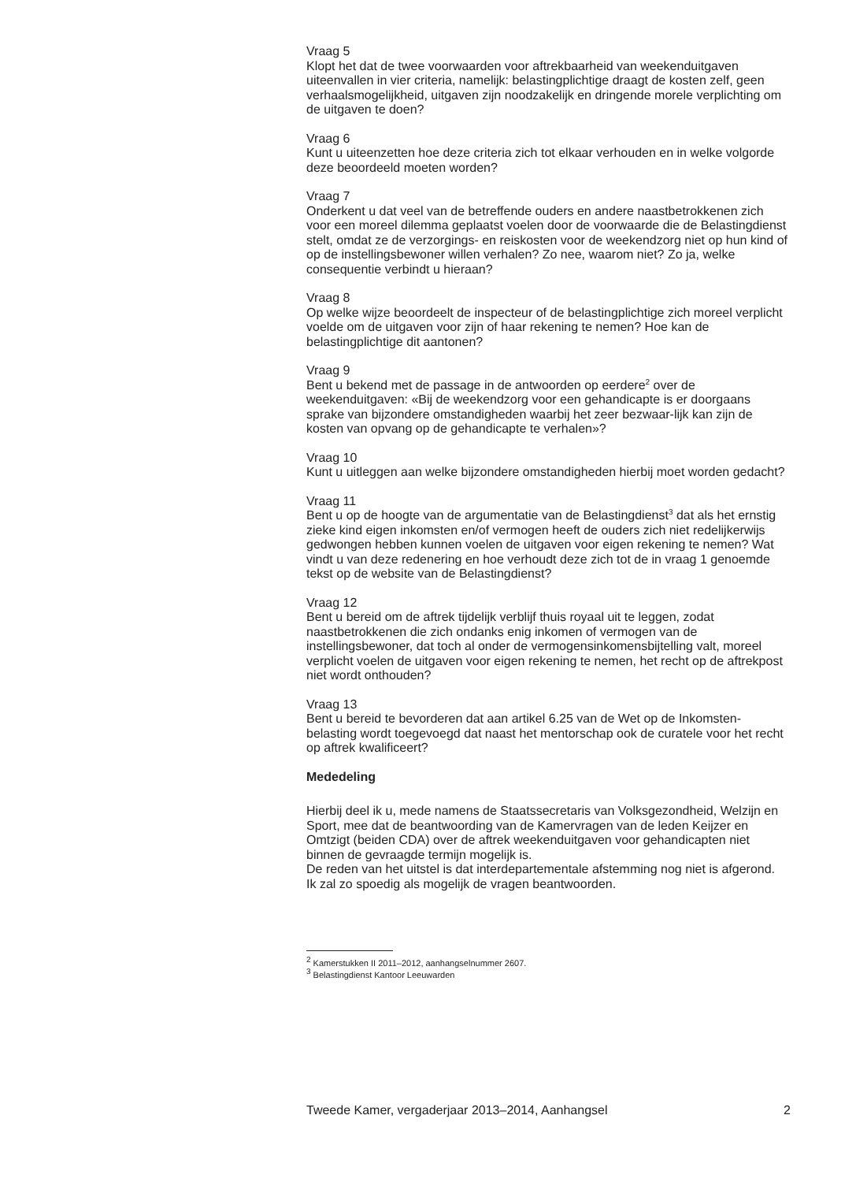Vraag 5
Klopt het dat de twee voorwaarden voor aftrekbaarheid van weekenduitgaven uiteenvallen in vier criteria, namelijk: belastingplichtige draagt de kosten zelf, geen verhaalsmogelijkheid, uitgaven zijn noodzakelijk en dringende morele verplichting om de uitgaven te doen?
Vraag 6
Kunt u uiteenzetten hoe deze criteria zich tot elkaar verhouden en in welke volgorde deze beoordeeld moeten worden?
Vraag 7
Onderkent u dat veel van de betreffende ouders en andere naastbetrokkenen zich voor een moreel dilemma geplaatst voelen door de voorwaarde die de Belastingdienst stelt, omdat ze de verzorgings- en reiskosten voor de weekendzorg niet op hun kind of op de instellingsbewoner willen verhalen? Zo nee, waarom niet? Zo ja, welke consequentie verbindt u hieraan?
Vraag 8
Op welke wijze beoordeelt de inspecteur of de belastingplichtige zich moreel verplicht voelde om de uitgaven voor zijn of haar rekening te nemen? Hoe kan de belastingplichtige dit aantonen?
Vraag 9
Bent u bekend met de passage in de antwoorden op eerdere<sup>2</sup> over de weekenduitgaven: «Bij de weekendzorg voor een gehandicapte is er doorgaans sprake van bijzondere omstandigheden waarbij het zeer bezwaar-lijk kan zijn de kosten van opvang op de gehandicapte te verhalen»?
Vraag 10
Kunt u uitleggen aan welke bijzondere omstandigheden hierbij moet worden gedacht?
Vraag 11
Bent u op de hoogte van de argumentatie van de Belastingdienst<sup>3</sup> dat als het ernstig zieke kind eigen inkomsten en/of vermogen heeft de ouders zich niet redelijkerwijs gedwongen hebben kunnen voelen de uitgaven voor eigen rekening te nemen? Wat vindt u van deze redenering en hoe verhoudt deze zich tot de in vraag 1 genoemde tekst op de website van de Belastingdienst?
Vraag 12
Bent u bereid om de aftrek tijdelijk verblijf thuis royaal uit te leggen, zodat naastbetrokkenen die zich ondanks enig inkomen of vermogen van de instellingsbewoner, dat toch al onder de vermogensinkomensbijtelling valt, moreel verplicht voelen de uitgaven voor eigen rekening te nemen, het recht op de aftrekpost niet wordt onthouden?
Vraag 13
Bent u bereid te bevorderen dat aan artikel 6.25 van de Wet op de Inkomsten-belasting wordt toegevoegd dat naast het mentorschap ook de curatele voor het recht op aftrek kwalificeert?
Mededeling
Hierbij deel ik u, mede namens de Staatssecretaris van Volksgezondheid, Welzijn en Sport, mee dat de beantwoording van de Kamervragen van de leden Keijzer en Omtzigt (beiden CDA) over de aftrek weekenduitgaven voor gehandicapten niet binnen de gevraagde termijn mogelijk is.
De reden van het uitstel is dat interdepartementale afstemming nog niet is afgerond.
Ik zal zo spoedig als mogelijk de vragen beantwoorden.
<sup>2</sup> Kamerstukken II 2011–2012, aanhangselnummer 2607.
<sup>3</sup> Belastingdienst Kantoor Leeuwarden
Tweede Kamer, vergaderjaar 2013–2014, Aanhangsel 2